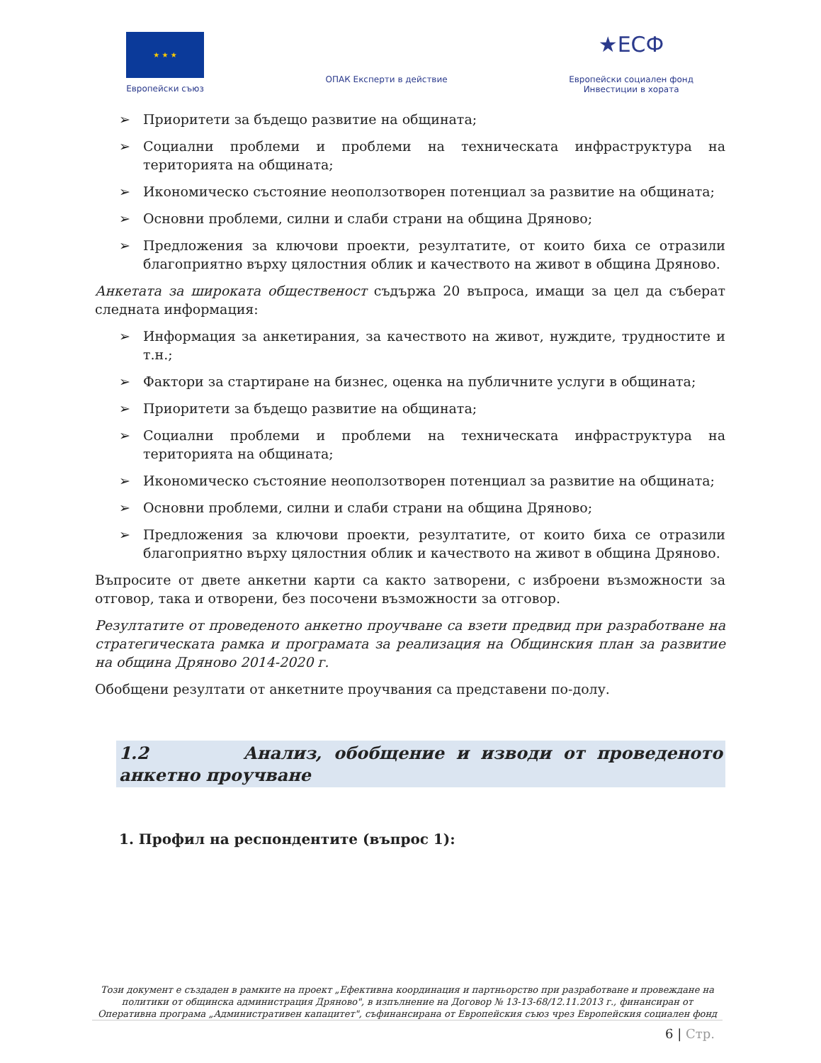★ ★ ★
Европейски съюз
ОПАК Експерти в действие
★ЕСФ
Европейски социален фонд
Инвестиции в хората
➢ Приоритети за бъдещо развитие на общината;
➢ Социални проблеми и проблеми на техническата инфраструктура на територията на общината;
➢ Икономическо състояние неоползотворен потенциал за развитие на общината;
➢ Основни проблеми, силни и слаби страни на община Дряново;
➢ Предложения за ключови проекти, резултатите, от които биха се отразили благоприятно върху цялостния облик и качеството на живот в община Дряново.
Анкетата за широката общественост съдържа 20 въпроса, имащи за цел да съберат следната информация:
➢ Информация за анкетирания, за качеството на живот, нуждите, трудностите и т.н.;
➢ Фактори за стартиране на бизнес, оценка на публичните услуги в общината;
➢ Приоритети за бъдещо развитие на общината;
➢ Социални проблеми и проблеми на техническата инфраструктура на територията на общината;
➢ Икономическо състояние неоползотворен потенциал за развитие на общината;
➢ Основни проблеми, силни и слаби страни на община Дряново;
➢ Предложения за ключови проекти, резултатите, от които биха се отразили благоприятно върху цялостния облик и качеството на живот в община Дряново.
Въпросите от двете анкетни карти са както затворени, с изброени възможности за отговор, така и отворени, без посочени възможности за отговор.
Резултатите от проведеното анкетно проучване са взети предвид при разработване на стратегическата рамка и програмата за реализация на Общинския план за развитие на община Дряново 2014-2020 г.
Обобщени резултати от анкетните проучвания са представени по-долу.
1.2 Анализ, обобщение и изводи от проведеното анкетно проучване
1. Профил на респондентите (въпрос 1):
Този документ е създаден в рамките на проект „Ефективна координация и партньорство при разработване и провеждане на политики от общинска администрация Дряново", в изпълнение на Договор № 13-13-68/12.11.2013 г., финансиран от Оперативна програма „Административен капацитет", съфинансирана от Европейския съюз чрез Европейския социален фонд
6 | Стр.